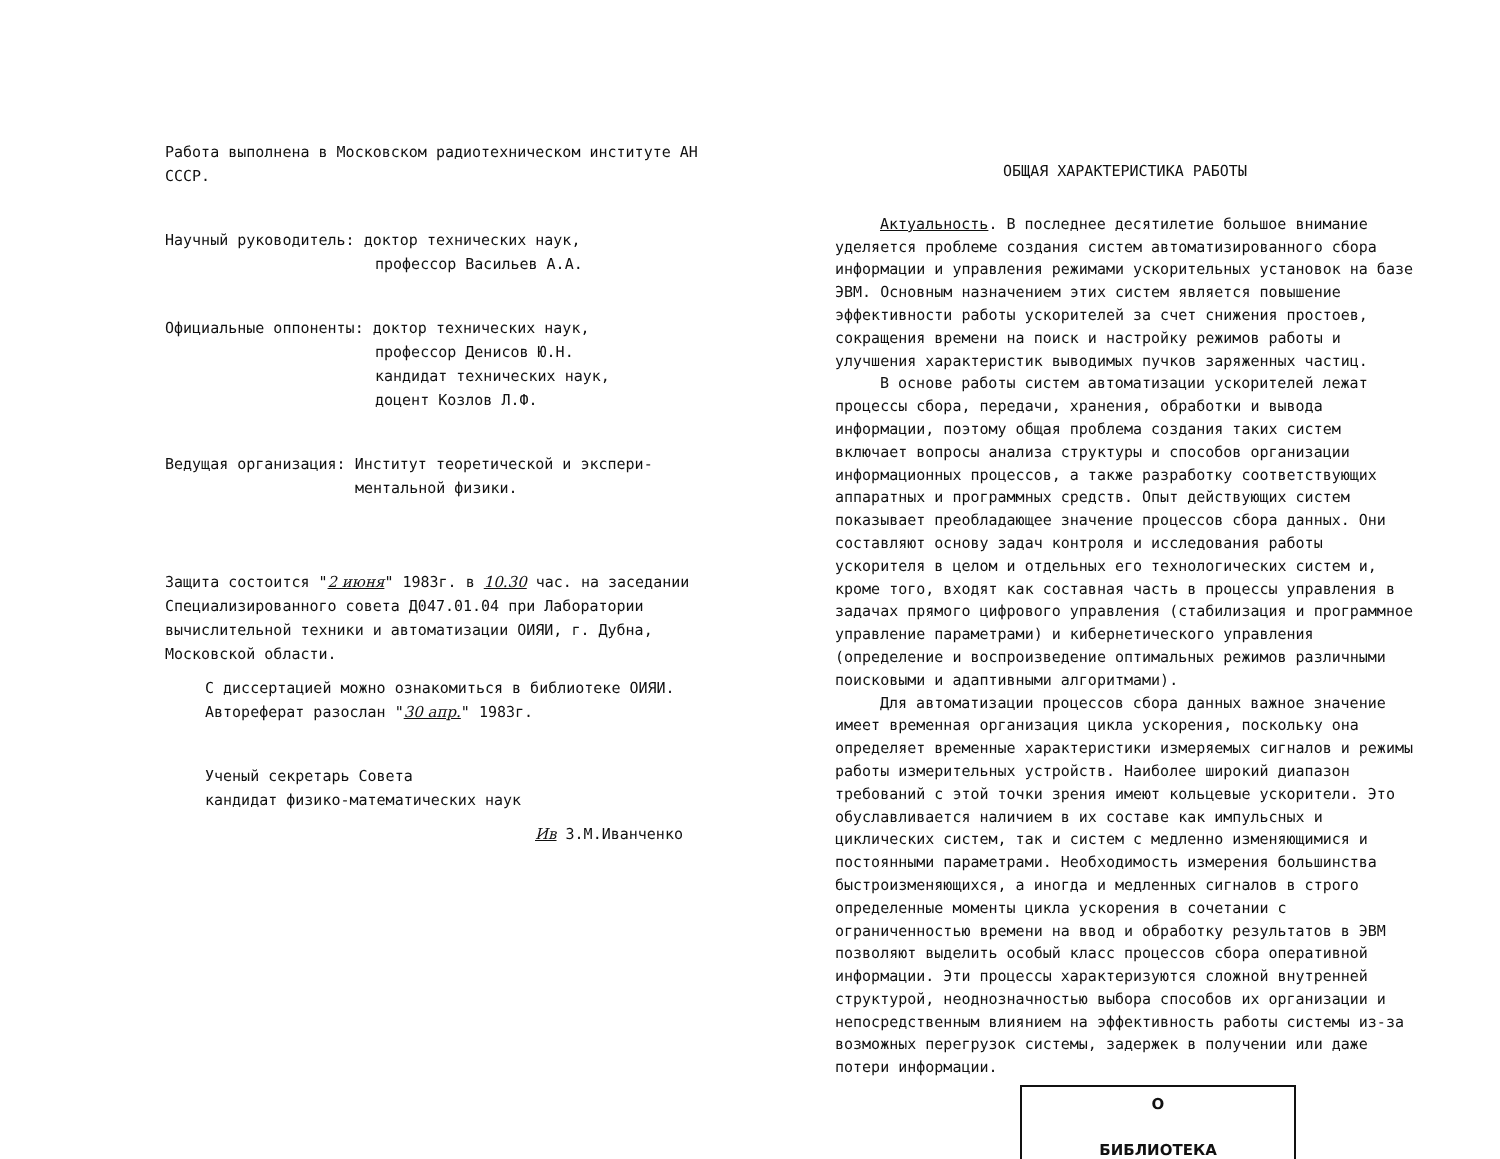Работа выполнена в Московском радиотехническом институте АН СССР.
Научный руководитель: доктор технических наук,
профессор Васильев А.А.
Официальные оппоненты: доктор технических наук,
профессор Денисов Ю.Н.
кандидат технических наук,
доцент Козлов Л.Ф.
Ведущая организация: Институт теоретической и экспери-
ментальной физики.
Защита состоится "2 июня" 1983г. в 10.30 час. на заседании Специализированного совета Д047.01.04 при Лаборатории вычислительной техники и автоматизации ОИЯИ, г. Дубна, Московской области.
С диссертацией можно ознакомиться в библиотеке ОИЯИ.
Автореферат разослан "30 апр." 1983г.
Ученый секретарь Совета
кандидат физико-математических наук
Ив З.М.Иванченко
ОБЩАЯ ХАРАКТЕРИСТИКА РАБОТЫ
Актуальность. В последнее десятилетие большое внимание уделяется проблеме создания систем автоматизированного сбора информации и управления режимами ускорительных установок на базе ЭВМ. Основным назначением этих систем является повышение эффективности работы ускорителей за счет снижения простоев, сокращения времени на поиск и настройку режимов работы и улучшения характеристик выводимых пучков заряженных частиц.
В основе работы систем автоматизации ускорителей лежат процессы сбора, передачи, хранения, обработки и вывода информации, поэтому общая проблема создания таких систем включает вопросы анализа структуры и способов организации информационных процессов, а также разработку соответствующих аппаратных и программных средств. Опыт действующих систем показывает преобладающее значение процессов сбора данных. Они составляют основу задач контроля и исследования работы ускорителя в целом и отдельных его технологических систем и, кроме того, входят как составная часть в процессы управления в задачах прямого цифрового управления (стабилизация и программное управление параметрами) и кибернетического управления (определение и воспроизведение оптимальных режимов различными поисковыми и адаптивными алгоритмами).
Для автоматизации процессов сбора данных важное значение имеет временная организация цикла ускорения, поскольку она определяет временные характеристики измеряемых сигналов и режимы работы измерительных устройств. Наиболее широкий диапазон требований с этой точки зрения имеют кольцевые ускорители. Это обуславливается наличием в их составе как импульсных и циклических систем, так и систем с медленно изменяющимися и постоянными параметрами. Необходимость измерения большинства быстроизменяющихся, а иногда и медленных сигналов в строго определенные моменты цикла ускорения в сочетании с ограниченностью времени на ввод и обработку результатов в ЭВМ позволяют выделить особый класс процессов сбора оперативной информации. Эти процессы характеризуются сложной внутренней структурой, неоднозначностью выбора способов их организации и непосредственным влиянием на эффективность работы системы из-за возможных перегрузок системы, задержек в получении или даже потери информации.
О
БИБЛИОТЕКА